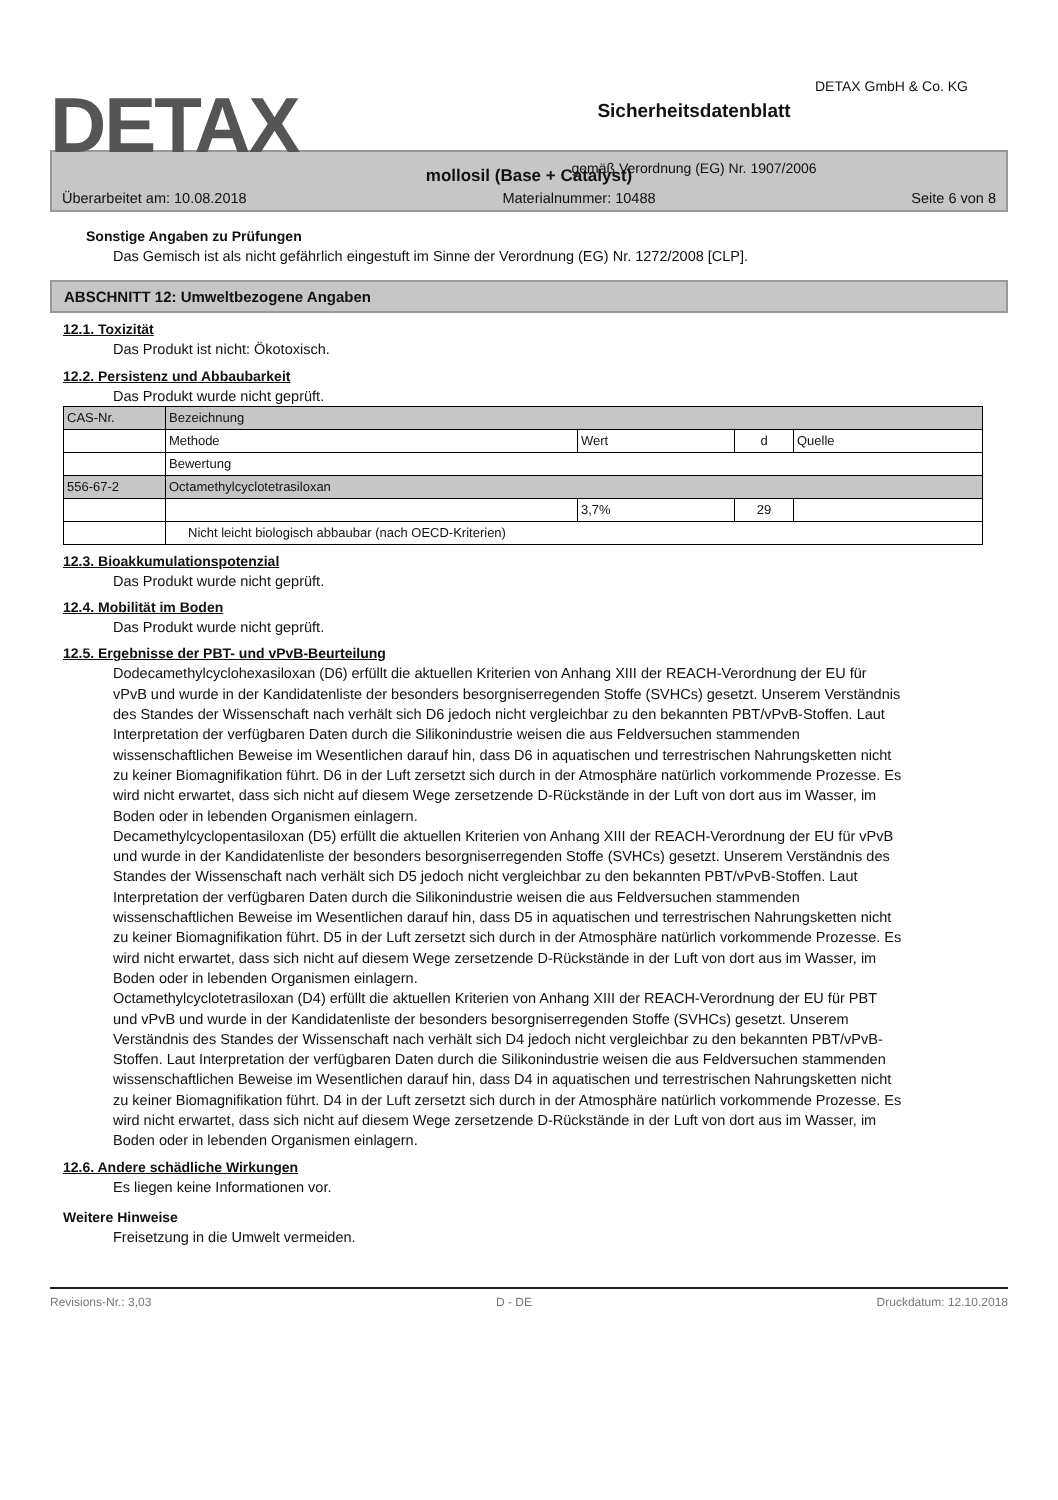DETAX
Sicherheitsdatenblatt
gemäß Verordnung (EG) Nr. 1907/2006
DETAX GmbH & Co. KG
mollosil (Base + Catalyst)
Überarbeitet am: 10.08.2018 Materialnummer: 10488 Seite 6 von 8
Sonstige Angaben zu Prüfungen
Das Gemisch ist als nicht gefährlich eingestuft im Sinne der Verordnung (EG) Nr. 1272/2008 [CLP].
ABSCHNITT 12: Umweltbezogene Angaben
12.1. Toxizität
Das Produkt ist nicht: Ökotoxisch.
12.2. Persistenz und Abbaubarkeit
Das Produkt wurde nicht geprüft.
| CAS-Nr. | Bezeichnung | | | |
| | Methode | Wert | d | Quelle |
| | Bewertung | | | |
| 556-67-2 | Octamethylcyclotetrasiloxan | | | |
| | | 3,7% | 29 | |
| | Nicht leicht biologisch abbaubar (nach OECD-Kriterien) | | | |
12.3. Bioakkumulationspotenzial
Das Produkt wurde nicht geprüft.
12.4. Mobilität im Boden
Das Produkt wurde nicht geprüft.
12.5. Ergebnisse der PBT- und vPvB-Beurteilung
Dodecamethylcyclohexasiloxan (D6) erfüllt die aktuellen Kriterien von Anhang XIII der REACH-Verordnung der EU für vPvB und wurde in der Kandidatenliste der besonders besorgniserregenden Stoffe (SVHCs) gesetzt. Unserem Verständnis des Standes der Wissenschaft nach verhält sich D6 jedoch nicht vergleichbar zu den bekannten PBT/vPvB-Stoffen. Laut Interpretation der verfügbaren Daten durch die Silikonindustrie weisen die aus Feldversuchen stammenden wissenschaftlichen Beweise im Wesentlichen darauf hin, dass D6 in aquatischen und terrestrischen Nahrungsketten nicht zu keiner Biomagnifikation führt. D6 in der Luft zersetzt sich durch in der Atmosphäre natürlich vorkommende Prozesse. Es wird nicht erwartet, dass sich nicht auf diesem Wege zersetzende D-Rückstände in der Luft von dort aus im Wasser, im Boden oder in lebenden Organismen einlagern.
Decamethylcyclopentasiloxan (D5) erfüllt die aktuellen Kriterien von Anhang XIII der REACH-Verordnung der EU für vPvB und wurde in der Kandidatenliste der besonders besorgniserregenden Stoffe (SVHCs) gesetzt. Unserem Verständnis des Standes der Wissenschaft nach verhält sich D5 jedoch nicht vergleichbar zu den bekannten PBT/vPvB-Stoffen. Laut Interpretation der verfügbaren Daten durch die Silikonindustrie weisen die aus Feldversuchen stammenden wissenschaftlichen Beweise im Wesentlichen darauf hin, dass D5 in aquatischen und terrestrischen Nahrungsketten nicht zu keiner Biomagnifikation führt. D5 in der Luft zersetzt sich durch in der Atmosphäre natürlich vorkommende Prozesse. Es wird nicht erwartet, dass sich nicht auf diesem Wege zersetzende D-Rückstände in der Luft von dort aus im Wasser, im Boden oder in lebenden Organismen einlagern.
Octamethylcyclotetrasiloxan (D4) erfüllt die aktuellen Kriterien von Anhang XIII der REACH-Verordnung der EU für PBT und vPvB und wurde in der Kandidatenliste der besonders besorgniserregenden Stoffe (SVHCs) gesetzt. Unserem Verständnis des Standes der Wissenschaft nach verhält sich D4 jedoch nicht vergleichbar zu den bekannten PBT/vPvB-Stoffen. Laut Interpretation der verfügbaren Daten durch die Silikonindustrie weisen die aus Feldversuchen stammenden wissenschaftlichen Beweise im Wesentlichen darauf hin, dass D4 in aquatischen und terrestrischen Nahrungsketten nicht zu keiner Biomagnifikation führt. D4 in der Luft zersetzt sich durch in der Atmosphäre natürlich vorkommende Prozesse. Es wird nicht erwartet, dass sich nicht auf diesem Wege zersetzende D-Rückstände in der Luft von dort aus im Wasser, im Boden oder in lebenden Organismen einlagern.
12.6. Andere schädliche Wirkungen
Es liegen keine Informationen vor.
Weitere Hinweise
Freisetzung in die Umwelt vermeiden.
Revisions-Nr.: 3,03 D - DE Druckdatum: 12.10.2018